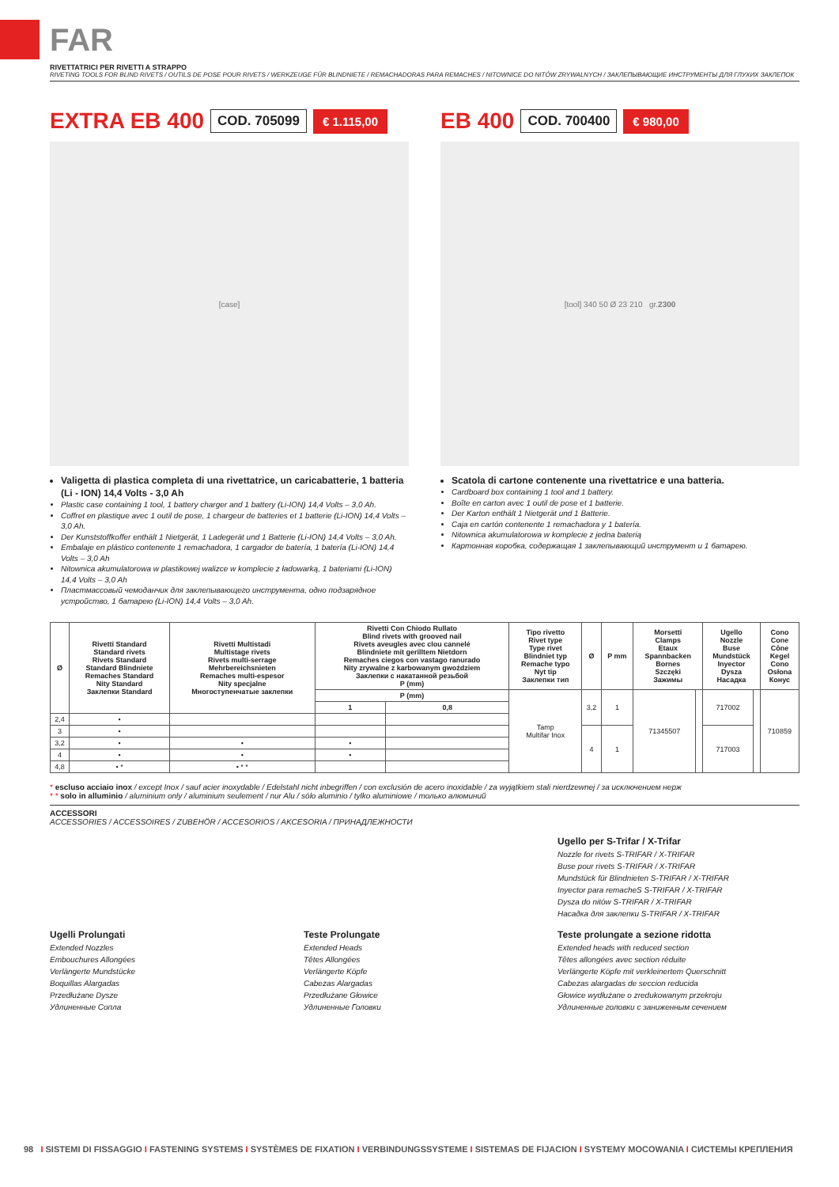FAR
RIVETTATRICI PER RIVETTI A STRAPPO
RIVETING TOOLS FOR BLIND RIVETS / OUTILS DE POSE POUR RIVETS / WERKZEUGE FÜR BLINDNIETE / REMACHADORAS PARA REMACHES / NITOWNICE DO NITÓW ZRYWALNYCH / ЗАКЛЕПЫВАЮЩИЕ ИНСТРУМЕНТЫ ДЛЯ ГЛУХИХ ЗАКЛЕПОК
EXTRA EB 400 COD. 705099 € 1.115,00
[case]
Valigetta di plastica completa di una rivettatrice, un caricabatterie, 1 batteria (Li - ION) 14,4 Volts - 3,0 Ah
Plastic case containing 1 tool, 1 battery charger and 1 battery (Li-ION) 14,4 Volts – 3,0 Ah.
Coffret en plastique avec 1 outil de pose, 1 chargeur de batteries et 1 batterie (Li-ION) 14,4 Volts – 3,0 Ah.
Der Kunststoffkoffer enthält 1 Nietgerät, 1 Ladegerät und 1 Batterie (Li-ION) 14,4 Volts – 3,0 Ah.
Embalaje en plástico contenente 1 remachadora, 1 cargador de batería, 1 batería (Li-ION) 14,4 Volts – 3,0 Ah
Nitownica akumulatorowa w plastikowej walizce w komplecie z ładowarką, 1 bateriami (Li-ION) 14,4 Volts – 3,0 Ah
Пластмассовый чемоданчик для заклепывающего инструмента, одно подзарядное устройство, 1 батарею (Li-ION) 14,4 Volts – 3,0 Ah.
EB 400 COD. 700400 € 980,00
[tool] 340 50 Ø 23 210 gr. 2300
Scatola di cartone contenente una rivettatrice e una batteria.
Cardboard box containing 1 tool and 1 battery.
Boîte en carton avec 1 outil de pose et 1 batterie.
Der Karton enthält 1 Nietgerät und 1 Batterie.
Caja en cartón contenente 1 remachadora y 1 batería.
Nitownica akumulatorowa w komplecie z jedna baterią
Картонная коробка, содержащая 1 заклепывающий инструмент и 1 батарею.
| Ø | Rivetti Standard Standard rivets Rivets Standard Standard Blindniete Remaches Standard Nity Standard Заклепки Standard | Rivetti Multistadi Multistage rivets Rivets multi-serrage Mehrbereichsnieten Remaches multi-espesor Nity specjalne Многоступенчатые заклепки | Rivetti Con Chiodo Rullato Blind rivets with grooved nail Rivets aveugles avec clou cannelé Blindniete mit gerilltem Nietdorn Remaches ciegos con vastago ranurado Nity zrywalne z karbowanym gwoździem Заклепки с накатанной резьбой P (mm) | | Tipo rivetto Rivet type Type rivet Blindniet typ Remache typo Nyt tip Заклепки тип | Ø | P mm | Morsetti Clamps Etaux Spannbacken Bornes Szczęki Зажимы | | Ugello Nozzle Buse Mundstück Inyector Dysza Насадка | | Cono Cone Cône Kegel Cono Osłona Конус |
| --- | --- | --- | --- | --- | --- | --- | --- | --- | --- | --- | --- | --- |
| | | | P (mm) | | Tamp Multifar Inox | 3,2 | 1 | 71345507 | | 717002 | | 710859 |
| | | | 1 | 0,8 | | | | | | | | |
| 2,4 | • | | | | | | | | | | | |
| 3 | • | | | | | 4 | 1 | | | 717003 | | |
| 3,2 | • | • | • | | | | | | | | | |
| 4 | • | • | • | | | | | | | | | |
| 4,8 | • * | • * * | | | | | | | | | | |
* escluso acciaio inox / except Inox / sauf acier inoxydable / Edelstahl nicht inbegriffen / con exclusión de acero inoxidable / za wyjątkiem stali nierdzewnej / за исключением нерж
* * solo in alluminio / aluminium only / aluminium seulement / nur Alu / sólo aluminio / tylko aluminiowe / только алюминий
ACCESSORI
ACCESSORIES / ACCESSOIRES / ZUBEHÖR / ACCESORIOS / AKCESORIA / ПРИНАДЛЕЖНОСТИ
Ugello per S-Trifar / X-Trifar
Nozzle for rivets S-TRIFAR / X-TRIFAR
Buse pour rivets S-TRIFAR / X-TRIFAR
Mundstück für Blindnieten S-TRIFAR / X-TRIFAR
Inyector para remacheS S-TRIFAR / X-TRIFAR
Dysza do nitów S-TRIFAR / X-TRIFAR
Насадка для заклепки S-TRIFAR / X-TRIFAR
Ugelli Prolungati
Extended Nozzles
Embouchures Allongées
Verlängerte Mundstücke
Boquillas Alargadas
Przedłużane Dysze
Удлиненные Сопла
Teste Prolungate
Extended Heads
Têtes Allongées
Verlängerte Köpfe
Cabezas Alargadas
Przedłużane Głowice
Удлиненные Головки
Teste prolungate a sezione ridotta
Extended heads with reduced section
Têtes allongées avec section réduite
Verlängerte Köpfe mit verkleinertem Querschnitt
Cabezas alargadas de seccion reducida
Głowice wydłużane o zredukowanym przekroju
Удлиненные головки с заниженным сечением
98 I SISTEMI DI FISSAGGIO I FASTENING SYSTEMS I SYSTÈMES DE FIXATION I VERBINDUNGSSYSTEME I SISTEMAS DE FIJACION I SYSTEMY MOCOWANIA I СИСТЕМЫ КРЕПЛЕНИЯ